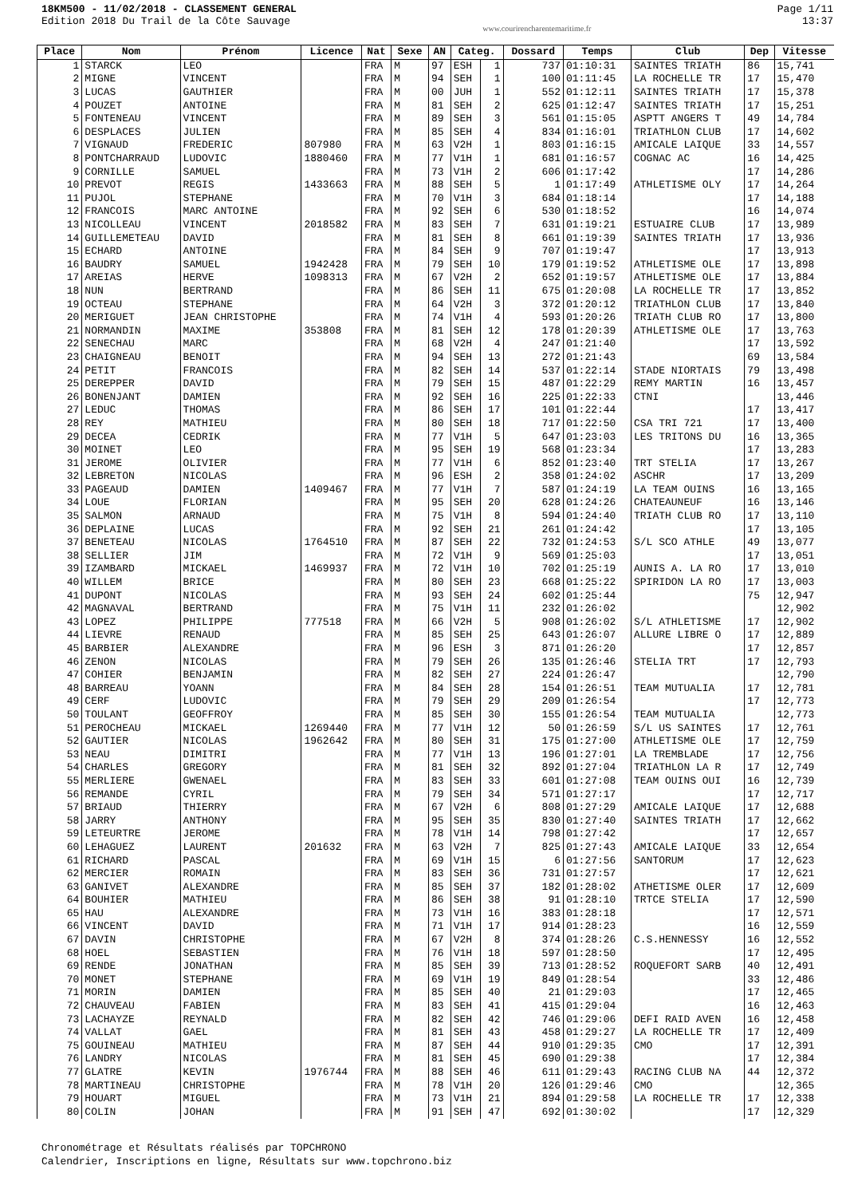18KM500 - 11/02/2018 - CLASSEMENT GENERAL
Edition 2018 Du Trail de la Côte Sauvage
www.courirencharentemaritime.fr
Page 1/11
13:37
| Place | Nom | Prénom | Licence | Nat | Sexe | AN | Categ. | | Dossard | Temps | Club | Dep | Vitesse |
| --- | --- | --- | --- | --- | --- | --- | --- | --- | --- | --- | --- | --- | --- |
| 1 | STARCK | LEO | | FRA | M | 97 | ESH | 1 | 737 | 01:10:31 | SAINTES TRIATH | 86 | 15,741 |
| 2 | MIGNE | VINCENT | | FRA | M | 94 | SEH | 1 | 100 | 01:11:45 | LA ROCHELLE TR | 17 | 15,470 |
| 3 | LUCAS | GAUTHIER | | FRA | M | 00 | JUH | 1 | 552 | 01:12:11 | SAINTES TRIATH | 17 | 15,378 |
| 4 | POUZET | ANTOINE | | FRA | M | 81 | SEH | 2 | 625 | 01:12:47 | SAINTES TRIATH | 17 | 15,251 |
| 5 | FONTENEAU | VINCENT | | FRA | M | 89 | SEH | 3 | 561 | 01:15:05 | ASPTT ANGERS T | 49 | 14,784 |
| 6 | DESPLACES | JULIEN | | FRA | M | 85 | SEH | 4 | 834 | 01:16:01 | TRIATHLON CLUB | 17 | 14,602 |
| 7 | VIGNAUD | FREDERIC | 807980 | FRA | M | 63 | V2H | 1 | 803 | 01:16:15 | AMICALE LAIQUE | 33 | 14,557 |
| 8 | PONTCHARRAUD | LUDOVIC | 1880460 | FRA | M | 77 | V1H | 1 | 681 | 01:16:57 | COGNAC AC | 16 | 14,425 |
| 9 | CORNILLE | SAMUEL | | FRA | M | 73 | V1H | 2 | 606 | 01:17:42 | | 17 | 14,286 |
| 10 | PREVOT | REGIS | 1433663 | FRA | M | 88 | SEH | 5 | 1 | 01:17:49 | ATHLETISME OLY | 17 | 14,264 |
| 11 | PUJOL | STEPHANE | | FRA | M | 70 | V1H | 3 | 684 | 01:18:14 | | 17 | 14,188 |
| 12 | FRANCOIS | MARC ANTOINE | | FRA | M | 92 | SEH | 6 | 530 | 01:18:52 | | 16 | 14,074 |
| 13 | NICOLLEAU | VINCENT | 2018582 | FRA | M | 83 | SEH | 7 | 631 | 01:19:21 | ESTUAIRE CLUB | 17 | 13,989 |
| 14 | GUILLEMETEAU | DAVID | | FRA | M | 81 | SEH | 8 | 661 | 01:19:39 | SAINTES TRIATH | 17 | 13,936 |
| 15 | ECHARD | ANTOINE | | FRA | M | 84 | SEH | 9 | 707 | 01:19:47 | | 17 | 13,913 |
| 16 | BAUDRY | SAMUEL | 1942428 | FRA | M | 79 | SEH | 10 | 179 | 01:19:52 | ATHLETISME OLE | 17 | 13,898 |
| 17 | AREIAS | HERVE | 1098313 | FRA | M | 67 | V2H | 2 | 652 | 01:19:57 | ATHLETISME OLE | 17 | 13,884 |
| 18 | NUN | BERTRAND | | FRA | M | 86 | SEH | 11 | 675 | 01:20:08 | LA ROCHELLE TR | 17 | 13,852 |
| 19 | OCTEAU | STEPHANE | | FRA | M | 64 | V2H | 3 | 372 | 01:20:12 | TRIATHLON CLUB | 17 | 13,840 |
| 20 | MERIGUET | JEAN CHRISTOPHE | | FRA | M | 74 | V1H | 4 | 593 | 01:20:26 | TRIATH CLUB RO | 17 | 13,800 |
| 21 | NORMANDIN | MAXIME | 353808 | FRA | M | 81 | SEH | 12 | 178 | 01:20:39 | ATHLETISME OLE | 17 | 13,763 |
| 22 | SENECHAU | MARC | | FRA | M | 68 | V2H | 4 | 247 | 01:21:40 | | 17 | 13,592 |
| 23 | CHAIGNEAU | BENOIT | | FRA | M | 94 | SEH | 13 | 272 | 01:21:43 | | 69 | 13,584 |
| 24 | PETIT | FRANCOIS | | FRA | M | 82 | SEH | 14 | 537 | 01:22:14 | STADE NIORTAIS | 79 | 13,498 |
| 25 | DEREPPER | DAVID | | FRA | M | 79 | SEH | 15 | 487 | 01:22:29 | REMY MARTIN | 16 | 13,457 |
| 26 | BONENJANT | DAMIEN | | FRA | M | 92 | SEH | 16 | 225 | 01:22:33 | CTNI | | 13,446 |
| 27 | LEDUC | THOMAS | | FRA | M | 86 | SEH | 17 | 101 | 01:22:44 | | 17 | 13,417 |
| 28 | REY | MATHIEU | | FRA | M | 80 | SEH | 18 | 717 | 01:22:50 | CSA TRI 721 | 17 | 13,400 |
| 29 | DECEA | CEDRIK | | FRA | M | 77 | V1H | 5 | 647 | 01:23:03 | LES TRITONS DU | 16 | 13,365 |
| 30 | MOINET | LEO | | FRA | M | 95 | SEH | 19 | 568 | 01:23:34 | | 17 | 13,283 |
| 31 | JEROME | OLIVIER | | FRA | M | 77 | V1H | 6 | 852 | 01:23:40 | TRT STELIA | 17 | 13,267 |
| 32 | LEBRETON | NICOLAS | | FRA | M | 96 | ESH | 2 | 358 | 01:24:02 | ASCHR | 17 | 13,209 |
| 33 | PAGEAUD | DAMIEN | 1409467 | FRA | M | 77 | V1H | 7 | 587 | 01:24:19 | LA TEAM OUINS | 16 | 13,165 |
| 34 | LOUE | FLORIAN | | FRA | M | 95 | SEH | 20 | 628 | 01:24:26 | CHATEAUNEUF | 16 | 13,146 |
| 35 | SALMON | ARNAUD | | FRA | M | 75 | V1H | 8 | 594 | 01:24:40 | TRIATH CLUB RO | 17 | 13,110 |
| 36 | DEPLAINE | LUCAS | | FRA | M | 92 | SEH | 21 | 261 | 01:24:42 | | 17 | 13,105 |
| 37 | BENETEAU | NICOLAS | 1764510 | FRA | M | 87 | SEH | 22 | 732 | 01:24:53 | S/L SCO ATHLE | 49 | 13,077 |
| 38 | SELLIER | JIM | | FRA | M | 72 | V1H | 9 | 569 | 01:25:03 | | 17 | 13,051 |
| 39 | IZAMBARD | MICKAEL | 1469937 | FRA | M | 72 | V1H | 10 | 702 | 01:25:19 | AUNIS A. LA RO | 17 | 13,010 |
| 40 | WILLEM | BRICE | | FRA | M | 80 | SEH | 23 | 668 | 01:25:22 | SPIRIDON LA RO | 17 | 13,003 |
| 41 | DUPONT | NICOLAS | | FRA | M | 93 | SEH | 24 | 602 | 01:25:44 | | 75 | 12,947 |
| 42 | MAGNAVAL | BERTRAND | | FRA | M | 75 | V1H | 11 | 232 | 01:26:02 | | | 12,902 |
| 43 | LOPEZ | PHILIPPE | 777518 | FRA | M | 66 | V2H | 5 | 908 | 01:26:02 | S/L ATHLETISME | 17 | 12,902 |
| 44 | LIEVRE | RENAUD | | FRA | M | 85 | SEH | 25 | 643 | 01:26:07 | ALLURE LIBRE O | 17 | 12,889 |
| 45 | BARBIER | ALEXANDRE | | FRA | M | 96 | ESH | 3 | 871 | 01:26:20 | | 17 | 12,857 |
| 46 | ZENON | NICOLAS | | FRA | M | 79 | SEH | 26 | 135 | 01:26:46 | STELIA TRT | 17 | 12,793 |
| 47 | COHIER | BENJAMIN | | FRA | M | 82 | SEH | 27 | 224 | 01:26:47 | | | 12,790 |
| 48 | BARREAU | YOANN | | FRA | M | 84 | SEH | 28 | 154 | 01:26:51 | TEAM MUTUALIA | 17 | 12,781 |
| 49 | CERF | LUDOVIC | | FRA | M | 79 | SEH | 29 | 209 | 01:26:54 | | 17 | 12,773 |
| 50 | TOULANT | GEOFFROY | | FRA | M | 85 | SEH | 30 | 155 | 01:26:54 | TEAM MUTUALIA | | 12,773 |
| 51 | PEROCHEAU | MICKAEL | 1269440 | FRA | M | 77 | V1H | 12 | 50 | 01:26:59 | S/L US SAINTES | 17 | 12,761 |
| 52 | GAUTIER | NICOLAS | 1962642 | FRA | M | 80 | SEH | 31 | 175 | 01:27:00 | ATHLETISME OLE | 17 | 12,759 |
| 53 | NEAU | DIMITRI | | FRA | M | 77 | V1H | 13 | 196 | 01:27:01 | LA TREMBLADE | 17 | 12,756 |
| 54 | CHARLES | GREGORY | | FRA | M | 81 | SEH | 32 | 892 | 01:27:04 | TRIATHLON LA R | 17 | 12,749 |
| 55 | MERLIERE | GWENAEL | | FRA | M | 83 | SEH | 33 | 601 | 01:27:08 | TEAM OUINS OUI | 16 | 12,739 |
| 56 | REMANDE | CYRIL | | FRA | M | 79 | SEH | 34 | 571 | 01:27:17 | | 17 | 12,717 |
| 57 | BRIAUD | THIERRY | | FRA | M | 67 | V2H | 6 | 808 | 01:27:29 | AMICALE LAIQUE | 17 | 12,688 |
| 58 | JARRY | ANTHONY | | FRA | M | 95 | SEH | 35 | 830 | 01:27:40 | SAINTES TRIATH | 17 | 12,662 |
| 59 | LETEURTRE | JEROME | | FRA | M | 78 | V1H | 14 | 798 | 01:27:42 | | 17 | 12,657 |
| 60 | LEHAGUEZ | LAURENT | 201632 | FRA | M | 63 | V2H | 7 | 825 | 01:27:43 | AMICALE LAIQUE | 33 | 12,654 |
| 61 | RICHARD | PASCAL | | FRA | M | 69 | V1H | 15 | 6 | 01:27:56 | SANTORUM | 17 | 12,623 |
| 62 | MERCIER | ROMAIN | | FRA | M | 83 | SEH | 36 | 731 | 01:27:57 | | 17 | 12,621 |
| 63 | GANIVET | ALEXANDRE | | FRA | M | 85 | SEH | 37 | 182 | 01:28:02 | ATHETISME OLER | 17 | 12,609 |
| 64 | BOUHIER | MATHIEU | | FRA | M | 86 | SEH | 38 | 91 | 01:28:10 | TRTCE STELIA | 17 | 12,590 |
| 65 | HAU | ALEXANDRE | | FRA | M | 73 | V1H | 16 | 383 | 01:28:18 | | 17 | 12,571 |
| 66 | VINCENT | DAVID | | FRA | M | 71 | V1H | 17 | 914 | 01:28:23 | | 16 | 12,559 |
| 67 | DAVIN | CHRISTOPHE | | FRA | M | 67 | V2H | 8 | 374 | 01:28:26 | C.S.HENNESSY | 16 | 12,552 |
| 68 | HOEL | SEBASTIEN | | FRA | M | 76 | V1H | 18 | 597 | 01:28:50 | | 17 | 12,495 |
| 69 | RENDE | JONATHAN | | FRA | M | 85 | SEH | 39 | 713 | 01:28:52 | ROQUEFORT SARB | 40 | 12,491 |
| 70 | MONET | STEPHANE | | FRA | M | 69 | V1H | 19 | 849 | 01:28:54 | | 33 | 12,486 |
| 71 | MORIN | DAMIEN | | FRA | M | 85 | SEH | 40 | 21 | 01:29:03 | | 17 | 12,465 |
| 72 | CHAUVEAU | FABIEN | | FRA | M | 83 | SEH | 41 | 415 | 01:29:04 | | 16 | 12,463 |
| 73 | LACHAYZE | REYNALD | | FRA | M | 82 | SEH | 42 | 746 | 01:29:06 | DEFI RAID AVEN | 16 | 12,458 |
| 74 | VALLAT | GAEL | | FRA | M | 81 | SEH | 43 | 458 | 01:29:27 | LA ROCHELLE TR | 17 | 12,409 |
| 75 | GOUINEAU | MATHIEU | | FRA | M | 87 | SEH | 44 | 910 | 01:29:35 | CMO | 17 | 12,391 |
| 76 | LANDRY | NICOLAS | | FRA | M | 81 | SEH | 45 | 690 | 01:29:38 | | 17 | 12,384 |
| 77 | GLATRE | KEVIN | 1976744 | FRA | M | 88 | SEH | 46 | 611 | 01:29:43 | RACING CLUB NA | 44 | 12,372 |
| 78 | MARTINEAU | CHRISTOPHE | | FRA | M | 78 | V1H | 20 | 126 | 01:29:46 | CMO | | 12,365 |
| 79 | HOUART | MIGUEL | | FRA | M | 73 | V1H | 21 | 894 | 01:29:58 | LA ROCHELLE TR | 17 | 12,338 |
| 80 | COLIN | JOHAN | | FRA | M | 91 | SEH | 47 | 692 | 01:30:02 | | 17 | 12,329 |
Chronométrage et Résultats réalisés par TOPCHRONO
Calendrier, Inscriptions en ligne, Résultats sur www.topchrono.biz